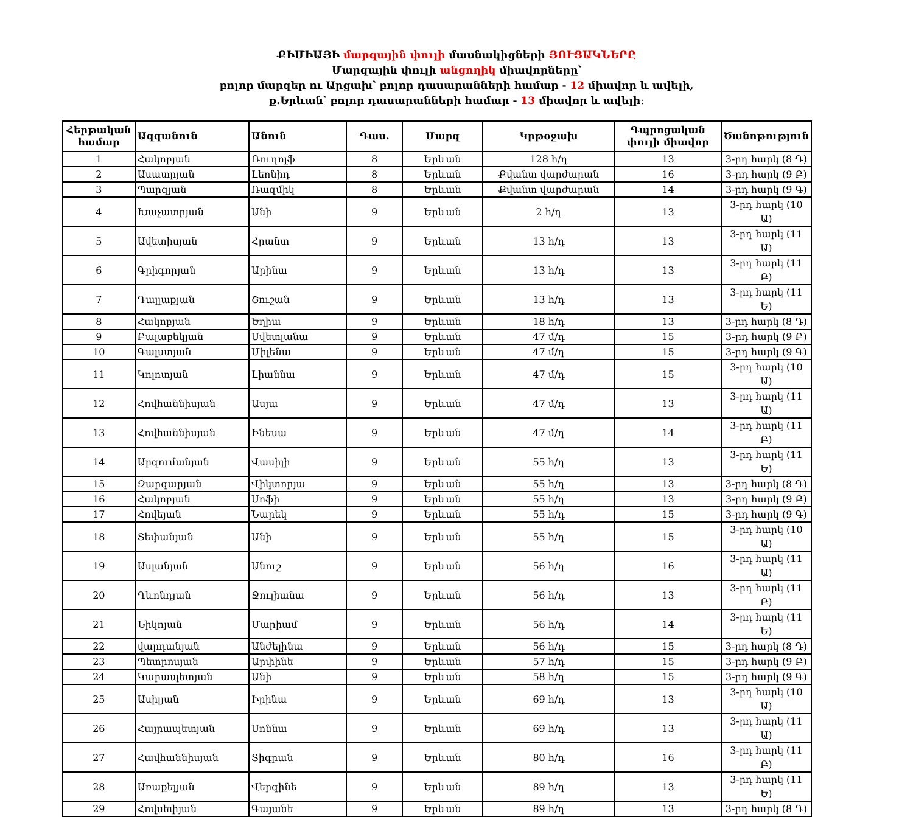ՔԻՄԻԱՅԻ մարզային փուլի մասնակիցների ՅՈՒՑԱԿՆԵՐԸ
Մարզային փուլի անցողիկ միավորները՝
բոլոր մարզեր ու Արցախ՝ բոլոր դասարանների համար - 12 միավոր և ավելի,
ք.Երևան՝ բոլոր դասարանների համար - 13 միավոր և ավելի։
| Հերթական համար | Ազգանուն | Անուն | Դաս. | Մարզ | Կրթօջախ | Դպրոցական փուլի միավոր | Ծանոթություն |
| --- | --- | --- | --- | --- | --- | --- | --- |
| 1 | Հակոբյան | Ռուդոլֆ | 8 | Երևան | 128 հ/դ | 13 | 3-րդ հարկ (8 Դ) |
| 2 | Ասատրյան | Լեոնիդ | 8 | Երևան | Քվանտ վարժարան | 16 | 3-րդ հարկ (9 Բ) |
| 3 | Պարզյան | Ռազմիկ | 8 | Երևան | Քվանտ վարժարան | 14 | 3-րդ հարկ (9 Գ) |
| 4 | Խաչատրյան | Անի | 9 | Երևան | 2 հ/դ | 13 | 3-րդ հարկ (10 Ա) |
| 5 | Ավետիսյան | Հրանտ | 9 | Երևան | 13 հ/դ | 13 | 3-րդ հարկ (11 Ա) |
| 6 | Գրիգորյան | Արինա | 9 | Երևան | 13 հ/դ | 13 | 3-րդ հարկ (11 Բ) |
| 7 | Դալլաքյան | Շուշան | 9 | Երևան | 13 հ/դ | 13 | 3-րդ հարկ (11 Ե) |
| 8 | Հակոբյան | Եղիա | 9 | Երևան | 18 հ/դ | 13 | 3-րդ հարկ (8 Դ) |
| 9 | Բալաբեկյան | Սվետլանա | 9 | Երևան | 47 մ/դ | 15 | 3-րդ հարկ (9 Բ) |
| 10 | Գալստյան | Միլենա | 9 | Երևան | 47 մ/դ | 15 | 3-րդ հարկ (9 Գ) |
| 11 | Կոլոտյան | Լիաննա | 9 | Երևան | 47 մ/դ | 15 | 3-րդ հարկ (10 Ա) |
| 12 | Հովհաննիսյան | Ասյա | 9 | Երևան | 47 մ/դ | 13 | 3-րդ հարկ (11 Ա) |
| 13 | Հովհաննիսյան | Ինեսա | 9 | Երևան | 47 մ/դ | 14 | 3-րդ հարկ (11 Բ) |
| 14 | Արզումանյան | Վասիլի | 9 | Երևան | 55 հ/դ | 13 | 3-րդ հարկ (11 Ե) |
| 15 | Զարգարյան | Վիկտորյա | 9 | Երևան | 55 հ/դ | 13 | 3-րդ հարկ (8 Դ) |
| 16 | Հակոբյան | Սոֆի | 9 | Երևան | 55 հ/դ | 13 | 3-րդ հարկ (9 Բ) |
| 17 | Հովեյան | Նարեկ | 9 | Երևան | 55 հ/դ | 15 | 3-րդ հարկ (9 Գ) |
| 18 | Տեփանյան | Անի | 9 | Երևան | 55 հ/դ | 15 | 3-րդ հարկ (10 Ա) |
| 19 | Ասլանյան | Անուշ | 9 | Երևան | 56 հ/դ | 16 | 3-րդ հարկ (11 Ա) |
| 20 | Ղևոնդյան | Ջուլիանա | 9 | Երևան | 56 հ/դ | 13 | 3-րդ հարկ (11 Բ) |
| 21 | Նիկոյան | Մարիամ | 9 | Երևան | 56 հ/դ | 14 | 3-րդ հարկ (11 Ե) |
| 22 | վարդանյան | Անժելինա | 9 | Երևան | 56 հ/դ | 15 | 3-րդ հարկ (8 Դ) |
| 23 | Պետրոսյան | Արփինե | 9 | Երևան | 57 հ/դ | 15 | 3-րդ հարկ (9 Բ) |
| 24 | Կարապետյան | Անի | 9 | Երևան | 58 հ/դ | 15 | 3-րդ հարկ (9 Գ) |
| 25 | Ասիլյան | Իրինա | 9 | Երևան | 69 հ/դ | 13 | 3-րդ հարկ (10 Ա) |
| 26 | Հայրապետյան | Սոննա | 9 | Երևան | 69 հ/դ | 13 | 3-րդ հարկ (11 Ա) |
| 27 | Հավհաննիսյան | Տիգրան | 9 | Երևան | 80 հ/դ | 16 | 3-րդ հարկ (11 Բ) |
| 28 | Առաքելյան | Վերգինե | 9 | Երևան | 89 հ/դ | 13 | 3-րդ հարկ (11 Ե) |
| 29 | Հովսեփյան | Գայանե | 9 | Երևան | 89 հ/դ | 13 | 3-րդ հարկ (8 Դ) |